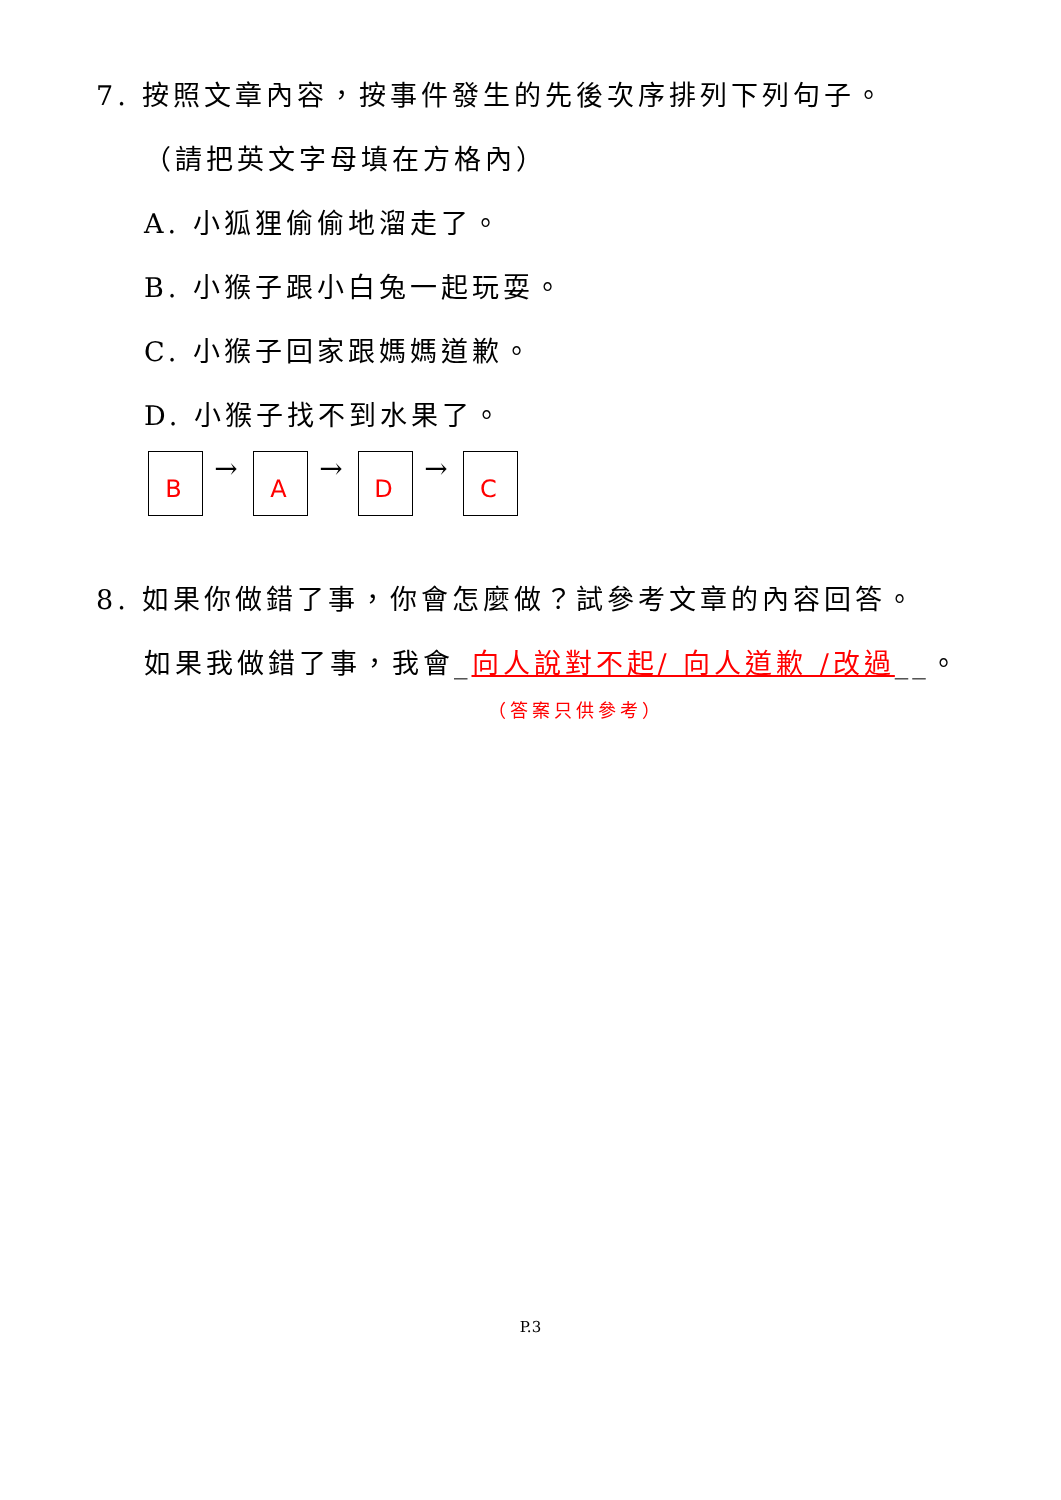7. 按照文章內容，按事件發生的先後次序排列下列句子。
（請把英文字母填在方格內）
A. 小狐狸偷偷地溜走了。
B. 小猴子跟小白兔一起玩耍。
C. 小猴子回家跟媽媽道歉。
D. 小猴子找不到水果了。
B
→
A
→
D
→
C
8. 如果你做錯了事，你會怎麼做？試參考文章的內容回答。
如果我做錯了事，我會_向人說對不起/ 向人道歉 /改過__。
（答案只供參考）
P.3